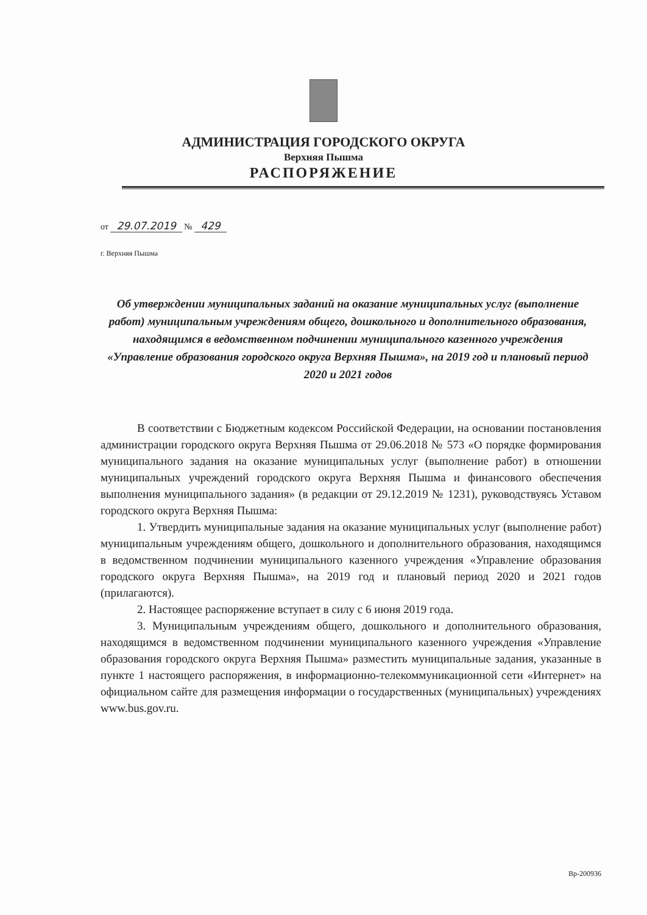АДМИНИСТРАЦИЯ ГОРОДСКОГО ОКРУГА
Верхняя Пышма
РАСПОРЯЖЕНИЕ
от 29.07.2019 № 429
г. Верхняя Пышма
Об утверждении муниципальных заданий на оказание муниципальных услуг (выполнение работ) муниципальным учреждениям общего, дошкольного и дополнительного образования, находящимся в ведомственном подчинении муниципального казенного учреждения «Управление образования городского округа Верхняя Пышма», на 2019 год и плановый период 2020 и 2021 годов
В соответствии с Бюджетным кодексом Российской Федерации, на основании постановления администрации городского округа Верхняя Пышма от 29.06.2018 № 573 «О порядке формирования муниципального задания на оказание муниципальных услуг (выполнение работ) в отношении муниципальных учреждений городского округа Верхняя Пышма и финансового обеспечения выполнения муниципального задания» (в редакции от 29.12.2019 № 1231), руководствуясь Уставом городского округа Верхняя Пышма:
1. Утвердить муниципальные задания на оказание муниципальных услуг (выполнение работ) муниципальным учреждениям общего, дошкольного и дополнительного образования, находящимся в ведомственном подчинении муниципального казенного учреждения «Управление образования городского округа Верхняя Пышма», на 2019 год и плановый период 2020 и 2021 годов (прилагаются).
2. Настоящее распоряжение вступает в силу с 6 июня 2019 года.
3. Муниципальным учреждениям общего, дошкольного и дополнительного образования, находящимся в ведомственном подчинении муниципального казенного учреждения «Управление образования городского округа Верхняя Пышма» разместить муниципальные задания, указанные в пункте 1 настоящего распоряжения, в информационно-телекоммуникационной сети «Интернет» на официальном сайте для размещения информации о государственных (муниципальных) учреждениях www.bus.gov.ru.
Вр-200936